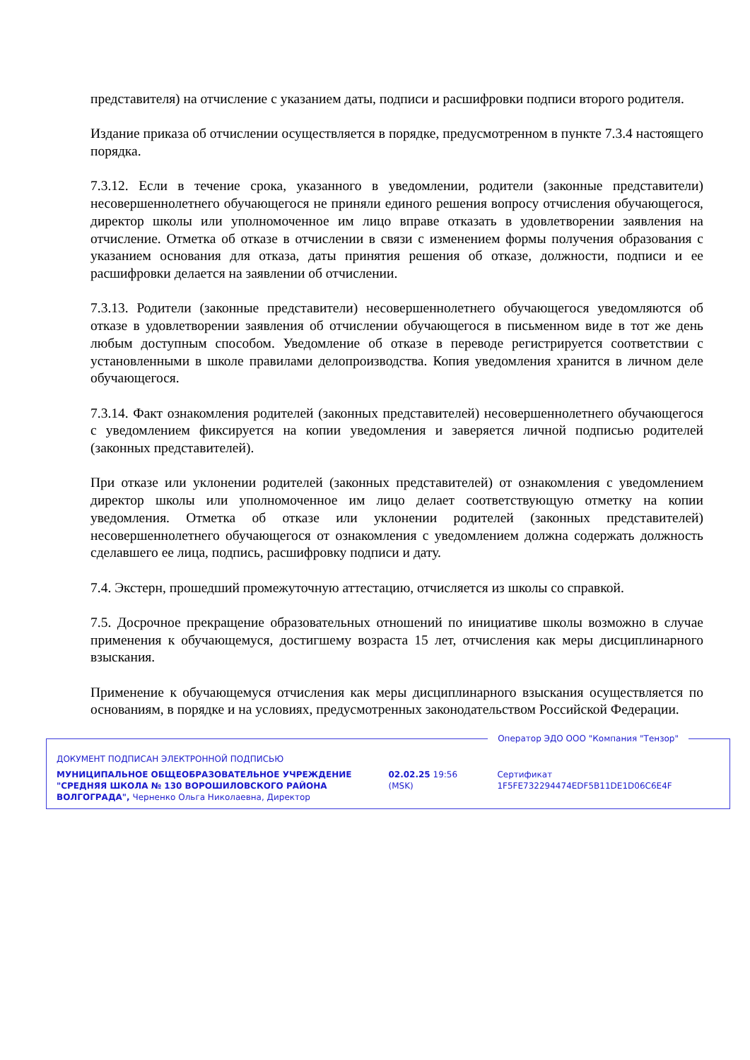представителя) на отчисление с указанием даты, подписи и расшифровки подписи второго родителя.
Издание приказа об отчислении осуществляется в порядке, предусмотренном в пункте 7.3.4 настоящего порядка.
7.3.12. Если в течение срока, указанного в уведомлении, родители (законные представители) несовершеннолетнего обучающегося не приняли единого решения вопросу отчисления обучающегося, директор школы или уполномоченное им лицо вправе отказать в удовлетворении заявления на отчисление. Отметка об отказе в отчислении в связи с изменением формы получения образования с указанием основания для отказа, даты принятия решения об отказе, должности, подписи и ее расшифровки делается на заявлении об отчислении.
7.3.13. Родители (законные представители) несовершеннолетнего обучающегося уведомляются об отказе в удовлетворении заявления об отчислении обучающегося в письменном виде в тот же день любым доступным способом. Уведомление об отказе в переводе регистрируется соответствии с установленными в школе правилами делопроизводства. Копия уведомления хранится в личном деле обучающегося.
7.3.14. Факт ознакомления родителей (законных представителей) несовершеннолетнего обучающегося с уведомлением фиксируется на копии уведомления и заверяется личной подписью родителей (законных представителей).
При отказе или уклонении родителей (законных представителей) от ознакомления с уведомлением директор школы или уполномоченное им лицо делает соответствующую отметку на копии уведомления. Отметка об отказе или уклонении родителей (законных представителей) несовершеннолетнего обучающегося от ознакомления с уведомлением должна содержать должность сделавшего ее лица, подпись, расшифровку подписи и дату.
7.4. Экстерн, прошедший промежуточную аттестацию, отчисляется из школы со справкой.
7.5. Досрочное прекращение образовательных отношений по инициативе школы возможно в случае применения к обучающемуся, достигшему возраста 15 лет, отчисления как меры дисциплинарного взыскания.
Применение к обучающемуся отчисления как меры дисциплинарного взыскания осуществляется по основаниям, в порядке и на условиях, предусмотренных законодательством Российской Федерации.
Оператор ЭДО ООО "Компания "Тензор"
ДОКУМЕНТ ПОДПИСАН ЭЛЕКТРОННОЙ ПОДПИСЬЮ
МУНИЦИПАЛЬНОЕ ОБЩЕОБРАЗОВАТЕЛЬНОЕ УЧРЕЖДЕНИЕ "СРЕДНЯЯ ШКОЛА № 130 ВОРОШИЛОВСКОГО РАЙОНА ВОЛГОГРАДА", Черненко Ольга Николаевна, Директор
02.02.25 19:56 (MSK)
Сертификат 1F5FE732294474EDF5B11DE1D06C6E4F